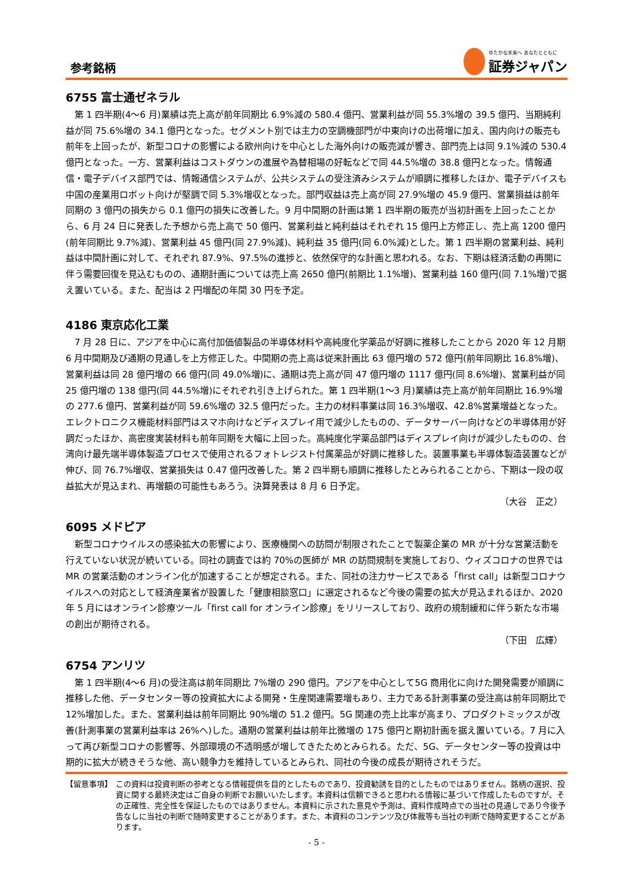参考銘柄
ゆたかな未来へ あなたとともに
証券ジャパン
6755 富士通ゼネラル
第 1 四半期(4～6 月)業績は売上高が前年同期比 6.9%減の 580.4 億円、営業利益が同 55.3%増の 39.5 億円、当期純利益が同 75.6%増の 34.1 億円となった。セグメント別では主力の空調機部門が中東向けの出荷増に加え、国内向けの販売も前年を上回ったが、新型コロナの影響による欧州向けを中心とした海外向けの販売減が響き、部門売上は同 9.1%減の 530.4 億円となった。一方、営業利益はコストダウンの進展や為替相場の好転などで同 44.5%増の 38.8 億円となった。情報通信・電子デバイス部門では、情報通信システムが、公共システムの受注済みシステムが順調に推移したほか、電子デバイスも中国の産業用ロボット向けが堅調で同 5.3%増収となった。部門収益は売上高が同 27.9%増の 45.9 億円、営業損益は前年同期の 3 億円の損失から 0.1 億円の損失に改善した。9 月中間期の計画は第 1 四半期の販売が当初計画を上回ったことから、6 月 24 日に発表した予想から売上高で 50 億円、営業利益と純利益はそれぞれ 15 億円上方修正し、売上高 1200 億円(前年同期比 9.7%減)、営業利益 45 億円(同 27.9%減)、純利益 35 億円(同 6.0%減)とした。第 1 四半期の営業利益、純利益は中間計画に対して、それぞれ 87.9%、97.5%の進捗と、依然保守的な計画と思われる。なお、下期は経済活動の再開に伴う需要回復を見込むものの、通期計画については売上高 2650 億円(前期比 1.1%増)、営業利益 160 億円(同 7.1%増)で据え置いている。また、配当は 2 円増配の年間 30 円を予定。
4186 東京応化工業
7 月 28 日に、アジアを中心に高付加価値製品の半導体材料や高純度化学薬品が好調に推移したことから 2020 年 12 月期 6 月中間期及び通期の見通しを上方修正した。中間期の売上高は従来計画比 63 億円増の 572 億円(前年同期比 16.8%増)、営業利益は同 28 億円増の 66 億円(同 49.0%増)に、通期は売上高が同 47 億円増の 1117 億円(同 8.6%増)、営業利益が同 25 億円増の 138 億円(同 44.5%増)にそれぞれ引き上げられた。第 1 四半期(1～3 月)業績は売上高が前年同期比 16.9%増の 277.6 億円、営業利益が同 59.6%増の 32.5 億円だった。主力の材料事業は同 16.3%増収、42.8%営業増益となった。エレクトロニクス機能材料部門はスマホ向けなどディスプレイ用で減少したものの、データサーバー向けなどの半導体用が好調だったほか、高密度実装材料も前年同期を大幅に上回った。高純度化学薬品部門はディスプレイ向けが減少したものの、台湾向け最先端半導体製造プロセスで使用されるフォトレジスト付属薬品が好調に推移した。装置事業も半導体製造装置などが伸び、同 76.7%増収、営業損失は 0.47 億円改善した。第 2 四半期も順調に推移したとみられることから、下期は一段の収益拡大が見込まれ、再増額の可能性もあろう。決算発表は 8 月 6 日予定。
（大谷　正之）
6095 メドピア
新型コロナウイルスの感染拡大の影響により、医療機関への訪問が制限されたことで製薬企業の MR が十分な営業活動を行えていない状況が続いている。同社の調査では約 70%の医師が MR の訪問規制を実施しており、ウィズコロナの世界では MR の営業活動のオンライン化が加速することが想定される。また、同社の注力サービスである「first call」は新型コロナウイルスへの対応として経済産業省が設置した「健康相談窓口」に選定されるなど今後の需要の拡大が見込まれるほか、2020 年 5 月にはオンライン診療ツール「first call for オンライン診療」をリリースしており、政府の規制緩和に伴う新たな市場の創出が期待される。
（下田　広輝）
6754 アンリツ
第 1 四半期(4～6 月)の受注高は前年同期比 7%増の 290 億円。アジアを中心として5G 商用化に向けた開発需要が順調に推移した他、データセンター等の投資拡大による開発・生産関連需要増もあり、主力である計測事業の受注高は前年同期比で 12%増加した。また、営業利益は前年同期比 90%増の 51.2 億円。5G 関連の売上比率が高まり、プロダクトミックスが改善(計測事業の営業利益率は 26%へ)した。通期の営業利益は前年比微増の 175 億円と期初計画を据え置いている。7 月に入って再び新型コロナの影響等、外部環境の不透明感が増してきたためとみられる。ただ、5G、データセンター等の投資は中期的に拡大が続きそうな他、高い競争力を維持しているとみられ、同社の今後の成長が期待されそうだ。
【留意事項】 この資料は投資判断の参考となる情報提供を目的としたものであり、投資勧誘を目的としたものではありません。銘柄の選択、投資に関する最終決定はご自身の判断でお願いいたします。本資料は信頼できると思われる情報に基づいて作成したものですが、その正確性、完全性を保証したものではありません。本資料に示された意見や予測は、資料作成時点での当社の見通しであり今後予告なしに当社の判断で随時変更することがあります。また、本資料のコンテンツ及び体裁等も当社の判断で随時変更することがあります。
- 5 -